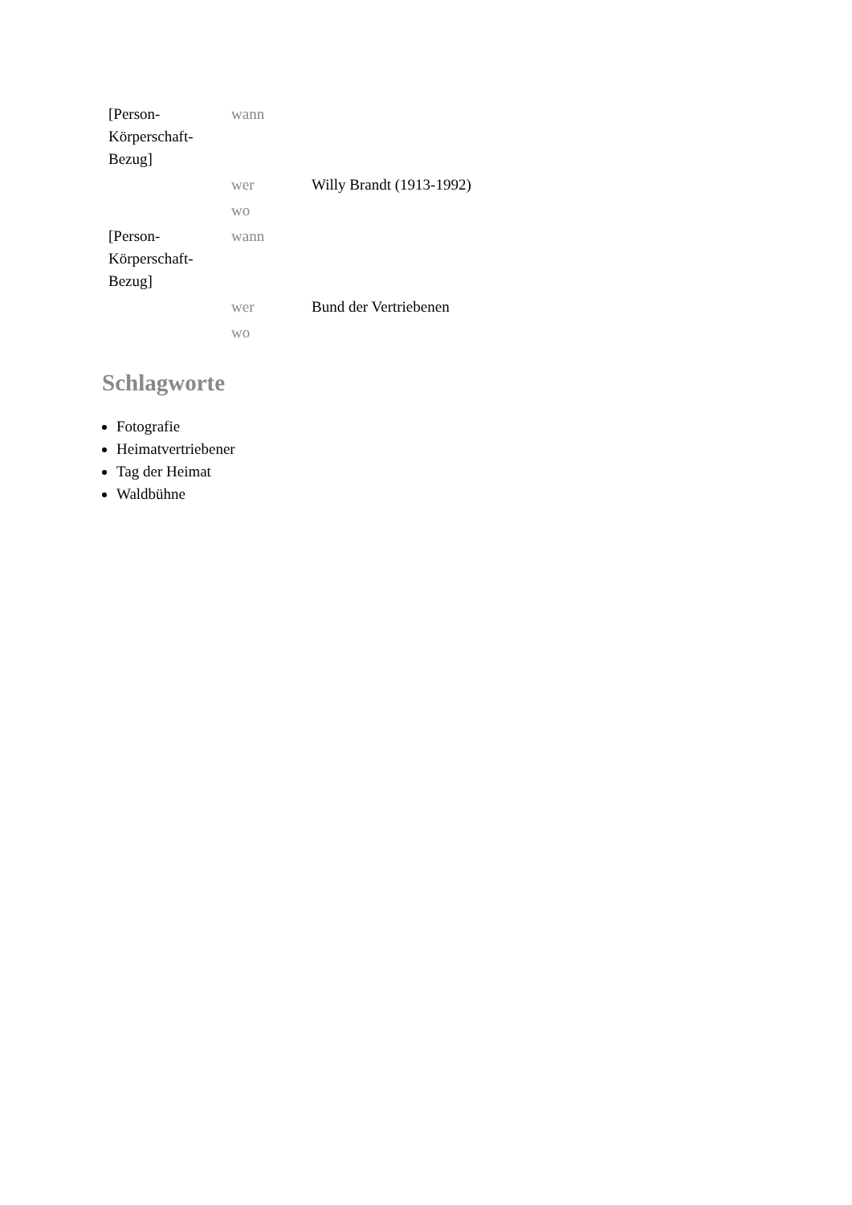| [Person-Körperschaft-Bezug] | wann | |
| | wer | Willy Brandt (1913-1992) |
| | wo | |
| [Person-Körperschaft-Bezug] | wann | |
| | wer | Bund der Vertriebenen |
| | wo | |
Schlagworte
Fotografie
Heimatvertriebener
Tag der Heimat
Waldbühne